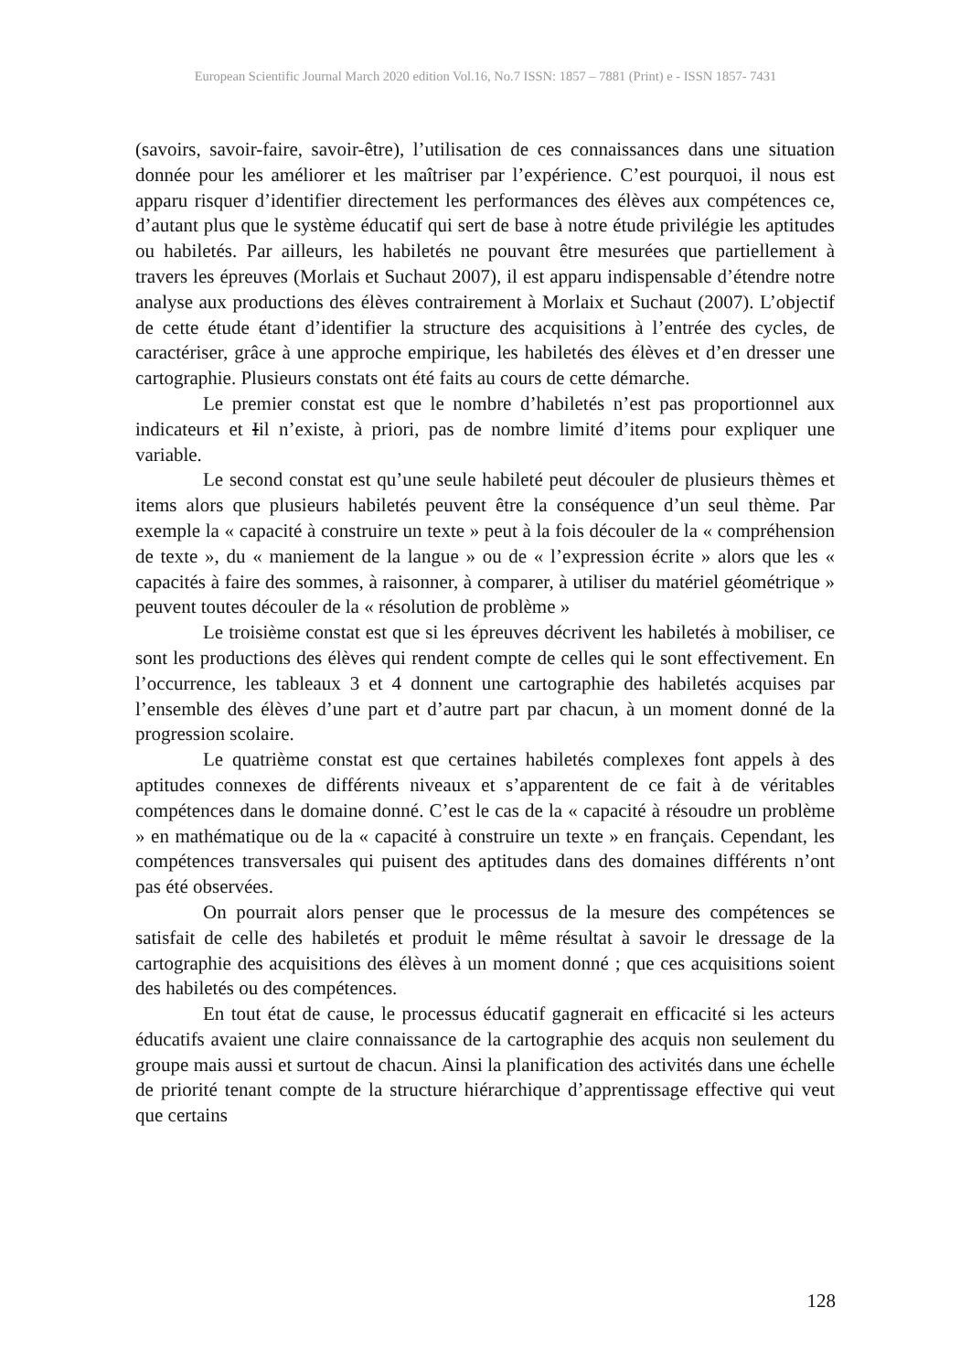European Scientific Journal March 2020 edition Vol.16, No.7 ISSN: 1857 – 7881 (Print) e - ISSN 1857- 7431
(savoirs, savoir-faire, savoir-être), l’utilisation de ces connaissances dans une situation donnée pour les améliorer et les maîtriser par l’expérience. C’est pourquoi, il nous est apparu risquer d’identifier directement les performances des élèves aux compétences ce, d’autant plus que le système éducatif qui sert de base à notre étude privilégie les aptitudes ou habiletés. Par ailleurs, les habiletés ne pouvant être mesurées que partiellement à travers les épreuves (Morlais et Suchaut 2007), il est apparu indispensable d’étendre notre analyse aux productions des élèves contrairement à Morlaix et Suchaut (2007). L’objectif de cette étude étant d’identifier la structure des acquisitions à l’entrée des cycles, de caractériser, grâce à une approche empirique, les habiletés des élèves et d’en dresser une cartographie. Plusieurs constats ont été faits au cours de cette démarche.
Le premier constat est que le nombre d’habiletés n’est pas proportionnel aux indicateurs et Iil n’existe, à priori, pas de nombre limité d’items pour expliquer une variable.
Le second constat est qu’une seule habileté peut découler de plusieurs thèmes et items alors que plusieurs habiletés peuvent être la conséquence d’un seul thème. Par exemple la « capacité à construire un texte » peut à la fois découler de la « compréhension de texte », du « maniement de la langue » ou de « l’expression écrite » alors que les « capacités à faire des sommes, à raisonner, à comparer, à utiliser du matériel géométrique » peuvent toutes découler de la « résolution de problème »
Le troisième constat est que si les épreuves décrivent les habiletés à mobiliser, ce sont les productions des élèves qui rendent compte de celles qui le sont effectivement. En l’occurrence, les tableaux 3 et 4 donnent une cartographie des habiletés acquises par l’ensemble des élèves d’une part et d’autre part par chacun, à un moment donné de la progression scolaire.
Le quatrième constat est que certaines habiletés complexes font appels à des aptitudes connexes de différents niveaux et s’apparentent de ce fait à de véritables compétences dans le domaine donné. C’est le cas de la « capacité à résoudre un problème » en mathématique ou de la « capacité à construire un texte » en français. Cependant, les compétences transversales qui puisent des aptitudes dans des domaines différents n’ont pas été observées.
On pourrait alors penser que le processus de la mesure des compétences se satisfait de celle des habiletés et produit le même résultat à savoir le dressage de la cartographie des acquisitions des élèves à un moment donné ; que ces acquisitions soient des habiletés ou des compétences.
En tout état de cause, le processus éducatif gagnerait en efficacité si les acteurs éducatifs avaient une claire connaissance de la cartographie des acquis non seulement du groupe mais aussi et surtout de chacun. Ainsi la planification des activités dans une échelle de priorité tenant compte de la structure hiérarchique d’apprentissage effective qui veut que certains
128